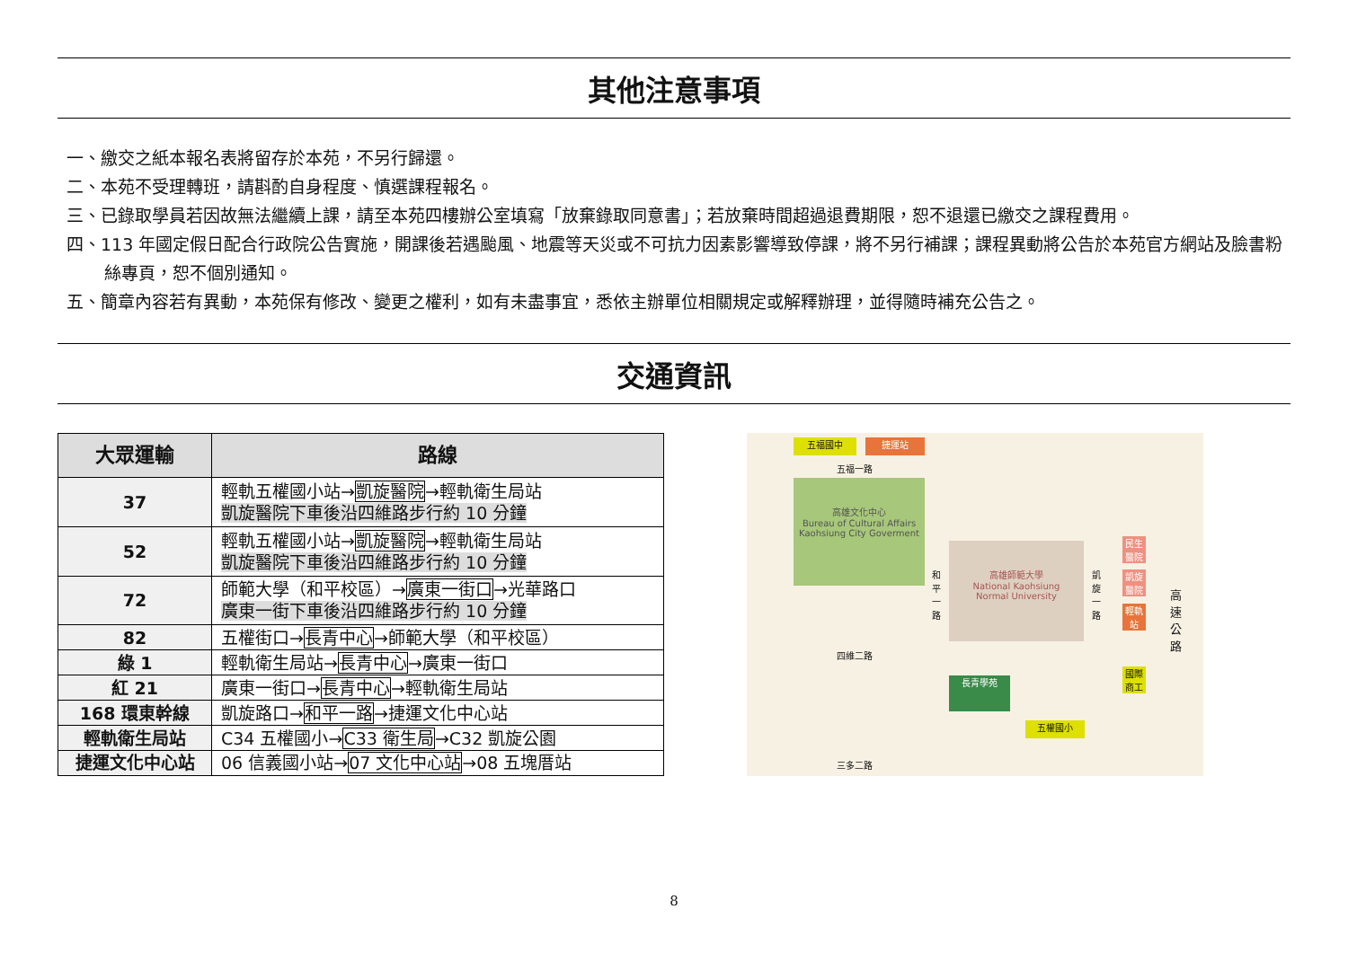其他注意事項
一、繳交之紙本報名表將留存於本苑，不另行歸還。
二、本苑不受理轉班，請斟酌自身程度、慎選課程報名。
三、已錄取學員若因故無法繼續上課，請至本苑四樓辦公室填寫「放棄錄取同意書」；若放棄時間超過退費期限，恕不退還已繳交之課程費用。
四、113 年國定假日配合行政院公告實施，開課後若遇颱風、地震等天災或不可抗力因素影響導致停課，將不另行補課；課程異動將公告於本苑官方網站及臉書粉絲專頁，恕不個別通知。
五、簡章內容若有異動，本苑保有修改、變更之權利，如有未盡事宜，悉依主辦單位相關規定或解釋辦理，並得隨時補充公告之。
交通資訊
| 大眾運輸 | 路線 |
| --- | --- |
| 37 | 輕軌五權國小站→ 凱旋醫院 →輕軌衛生局站 凱旋醫院下車後沿四維路步行約 10 分鐘 |
| 52 | 輕軌五權國小站→ 凱旋醫院 →輕軌衛生局站 凱旋醫院下車後沿四維路步行約 10 分鐘 |
| 72 | 師範大學（和平校區）→ 廣東一街口 →光華路口 廣東一街下車後沿四維路步行約 10 分鐘 |
| 82 | 五權街口→ 長青中心 →師範大學（和平校區） |
| 綠 1 | 輕軌衛生局站→ 長青中心 →廣東一街口 |
| 紅 21 | 廣東一街口→ 長青中心 →輕軌衛生局站 |
| 168 環東幹線 | 凱旋路口→ 和平一路 →捷運文化中心站 |
| 輕軌衛生局站 | C34 五權國小→ C33 衛生局 →C32 凱旋公園 |
| 捷運文化中心站 | 06 信義國小站→ 07 文化中心站 →08 五塊厝站 |
五福國中 捷運站
五福一路
高雄文化中心
Bureau of Cultural Affairs
Kaohsiung City Goverment
和平一路
高雄師範大學
National Kaohsiung
Normal University
凱旋一路
民生醫院
凱旋醫院
輕軌站
高速公路
四維二路
長青學苑
國際商工
五權國小
三多二路
8